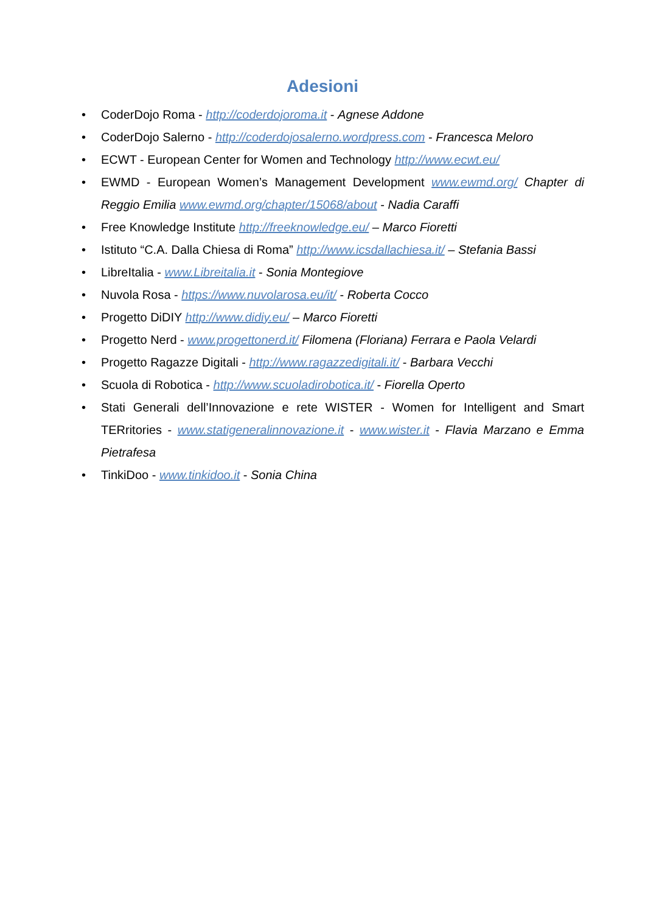Adesioni
• CoderDojo Roma - http://coderdojoroma.it - Agnese Addone
• CoderDojo Salerno - http://coderdojosalerno.wordpress.com - Francesca Meloro
• ECWT - European Center for Women and Technology http://www.ecwt.eu/
• EWMD - European Women’s Management Development www.ewmd.org/ Chapter di Reggio Emilia www.ewmd.org/chapter/15068/about - Nadia Caraffi
• Free Knowledge Institute http://freeknowledge.eu/ – Marco Fioretti
• Istituto “C.A. Dalla Chiesa di Roma” http://www.icsdallachiesa.it/ – Stefania Bassi
• LibreItalia - www.Libreitalia.it - Sonia Montegiove
• Nuvola Rosa - https://www.nuvolarosa.eu/it/ - Roberta Cocco
• Progetto DiDIY http://www.didiy.eu/ – Marco Fioretti
• Progetto Nerd - www.progettonerd.it/ Filomena (Floriana) Ferrara e Paola Velardi
• Progetto Ragazze Digitali - http://www.ragazzedigitali.it/ - Barbara Vecchi
• Scuola di Robotica - http://www.scuoladirobotica.it/ - Fiorella Operto
• Stati Generali dell’Innovazione e rete WISTER - Women for Intelligent and Smart TERritories - www.statigeneralinnovazione.it - www.wister.it - Flavia Marzano e Emma Pietrafesa
• TinkiDoo - www.tinkidoo.it - Sonia China